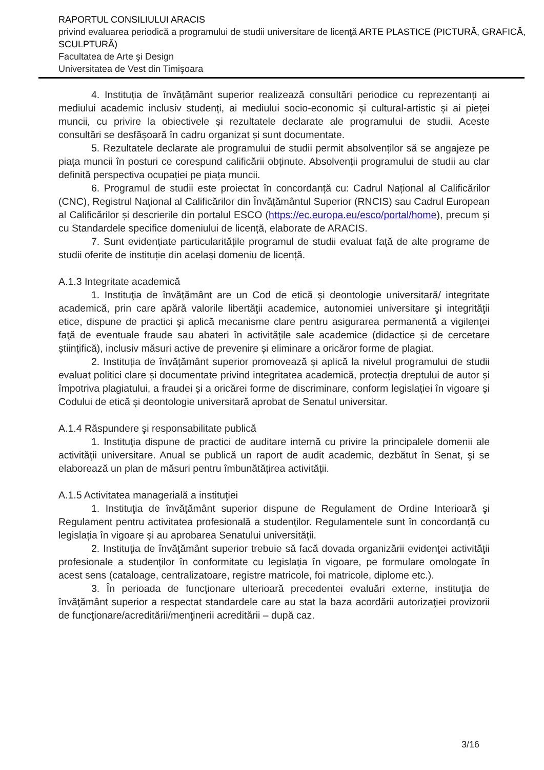RAPORTUL CONSILIULUI ARACIS
privind evaluarea periodică a programului de studii universitare de licenţă ARTE PLASTICE (PICTURĂ, GRAFICĂ, SCULPTURĂ)
Facultatea de Arte şi Design
Universitatea de Vest din Timişoara
4. Instituția de învățământ superior realizează consultări periodice cu reprezentanți ai mediului academic inclusiv studenți, ai mediului socio-economic și cultural-artistic și ai pieței muncii, cu privire la obiectivele și rezultatele declarate ale programului de studii. Aceste consultări se desfășoară în cadru organizat și sunt documentate.
5. Rezultatele declarate ale programului de studii permit absolvenților să se angajeze pe piața muncii în posturi ce corespund calificării obținute. Absolvenții programului de studii au clar definită perspectiva ocupației pe piața muncii.
6. Programul de studii este proiectat în concordanță cu: Cadrul Național al Calificărilor (CNC), Registrul Național al Calificărilor din Învățământul Superior (RNCIS) sau Cadrul European al Calificărilor și descrierile din portalul ESCO (https://ec.europa.eu/esco/portal/home), precum și cu Standardele specifice domeniului de licență, elaborate de ARACIS.
7. Sunt evidențiate particularitățile programul de studii evaluat față de alte programe de studii oferite de instituție din același domeniu de licență.
A.1.3 Integritate academică
1. Instituţia de învăţământ are un Cod de etică şi deontologie universitară/ integritate academică, prin care apără valorile libertăţii academice, autonomiei universitare şi integrităţii etice, dispune de practici şi aplică mecanisme clare pentru asigurarea permanentă a vigilenţei faţă de eventuale fraude sau abateri în activităţile sale academice (didactice și de cercetare științifică), inclusiv măsuri active de prevenire și eliminare a oricăror forme de plagiat.
2. Instituția de învățământ superior promovează și aplică la nivelul programului de studii evaluat politici clare și documentate privind integritatea academică, protecția dreptului de autor și împotriva plagiatului, a fraudei și a oricărei forme de discriminare, conform legislației în vigoare și Codului de etică și deontologie universitară aprobat de Senatul universitar.
A.1.4 Răspundere şi responsabilitate publică
1. Instituţia dispune de practici de auditare internă cu privire la principalele domenii ale activităţii universitare. Anual se publică un raport de audit academic, dezbătut în Senat, şi se elaborează un plan de măsuri pentru îmbunătățirea activității.
A.1.5 Activitatea managerială a instituţiei
1. Instituţia de învăţământ superior dispune de Regulament de Ordine Interioară şi Regulament pentru activitatea profesională a studenţilor. Regulamentele sunt în concordanță cu legislația în vigoare și au aprobarea Senatului universității.
2. Instituţia de învăţământ superior trebuie să facă dovada organizării evidenţei activităţii profesionale a studenţilor în conformitate cu legislaţia în vigoare, pe formulare omologate în acest sens (cataloage, centralizatoare, registre matricole, foi matricole, diplome etc.).
3. În perioada de funcţionare ulterioară precedentei evaluări externe, instituţia de învăţământ superior a respectat standardele care au stat la baza acordării autorizaţiei provizorii de funcţionare/acreditării/menţinerii acreditării – după caz.
3/16